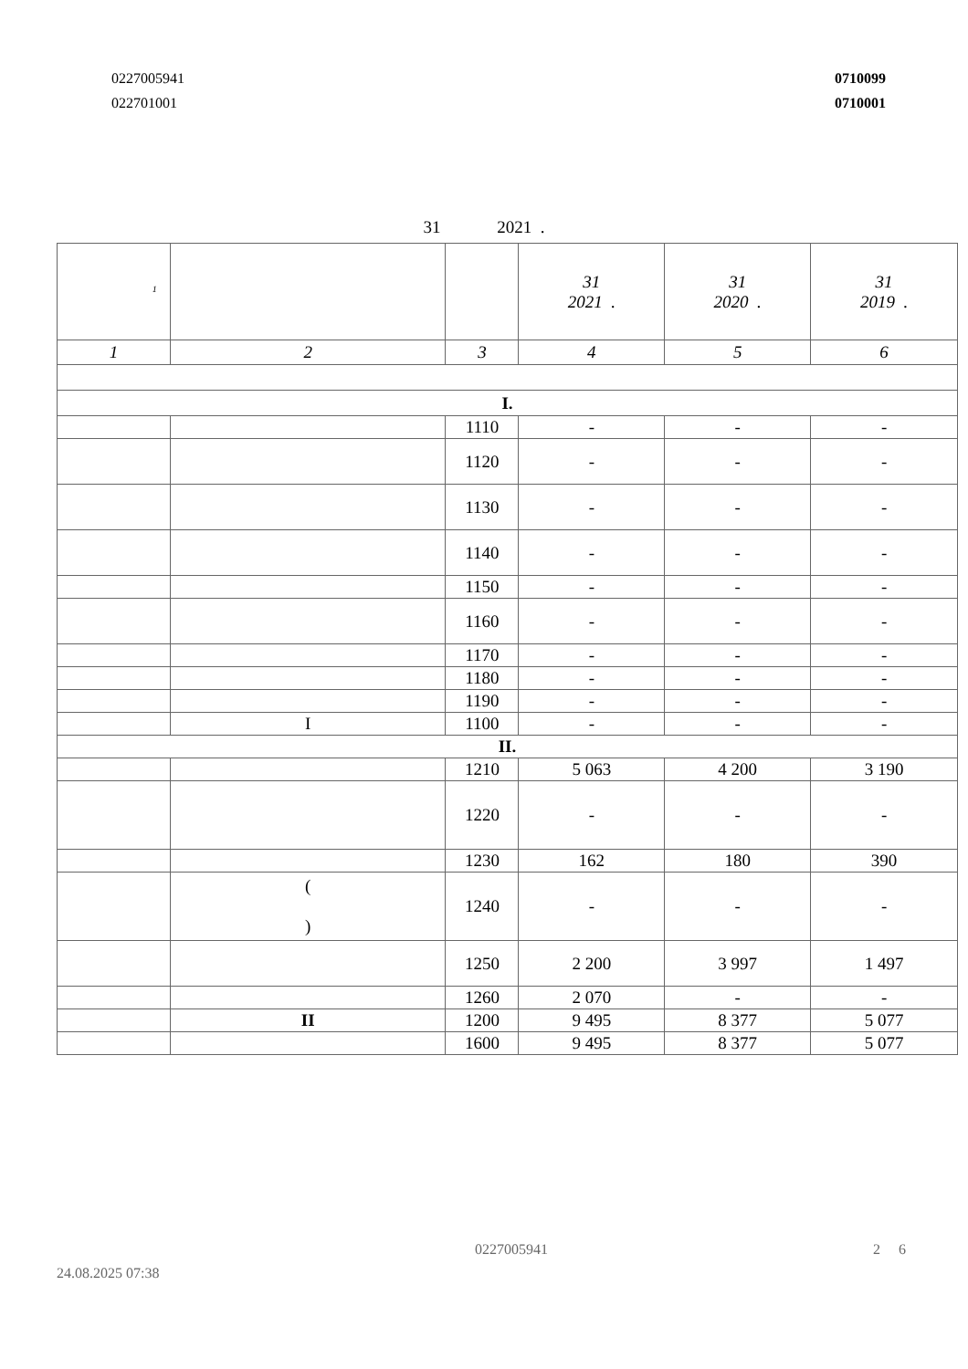0710099
0710001
0227005941
022701001
31 2021 .
| <sup>1</sup> | | | 31 2021 . | 31 2020 . | 31 2019 . |
| --- | --- | --- | --- | --- | --- |
| 1 | 2 | 3 | 4 | 5 | 6 |
| I. | | | | | |
| | | 1110 | - | - | - |
| | | 1120 | - | - | - |
| | | 1130 | - | - | - |
| | | 1140 | - | - | - |
| | | 1150 | - | - | - |
| | | 1160 | - | - | - |
| | | 1170 | - | - | - |
| | | 1180 | - | - | - |
| | | 1190 | - | - | - |
| | I | 1100 | - | - | - |
| II. | | | | | |
| | | 1210 | 5 063 | 4 200 | 3 190 |
| | | 1220 | - | - | - |
| | | 1230 | 162 | 180 | 390 |
| | ( ) | 1240 | - | - | - |
| | | 1250 | 2 200 | 3 997 | 1 497 |
| | | 1260 | 2 070 | - | - |
| | II | 1200 | 9 495 | 8 377 | 5 077 |
| | | 1600 | 9 495 | 8 377 | 5 077 |
0227005941 2 6
24.08.2025 07:38